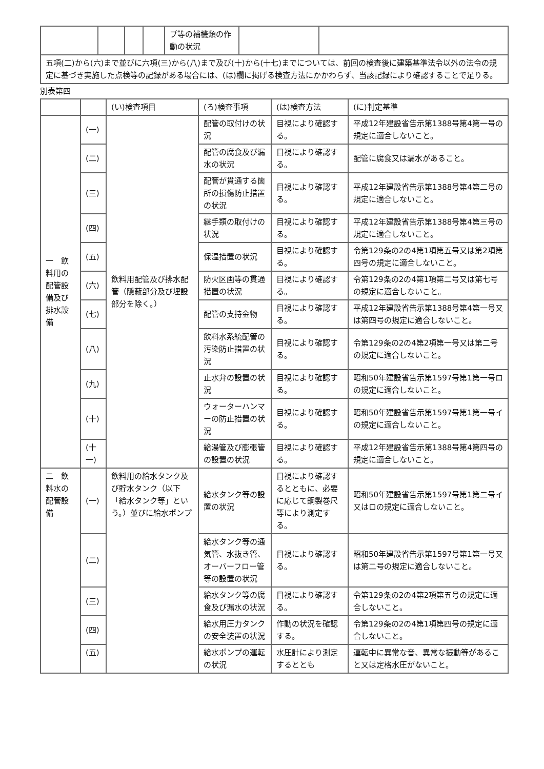| | | | | プ等の補機類の作動の状況 | | |
| 五項(二)から(六)まで並びに六項(三)から(八)まで及び(十)から(十七)までについては、前回の検査後に建築基準法令以外の法令の規定に基づき実施した点検等の記録がある場合には、(は)欄に掲げる検査方法にかかわらず、当該記録により確認することで足りる。 | | | | | | |
別表第四
| | | (い)検査項目 | (ろ)検査事項 | (は)検査方法 | (に)判定基準 |
| --- | --- | --- | --- | --- | --- |
| 一 飲料用の配管設備及び排水設備 | (一) | 飲料用配管及び排水配管（隠蔽部分及び埋設部分を除く。） | 配管の取付けの状況 | 目視により確認する。 | 平成12年建設省告示第1388号第4第一号の規定に適合しないこと。 |
| | (二) | | 配管の腐食及び漏水の状況 | 目視により確認する。 | 配管に腐食又は漏水があること。 |
| | (三) | | 配管が貫通する箇所の損傷防止措置の状況 | 目視により確認する。 | 平成12年建設省告示第1388号第4第二号の規定に適合しないこと。 |
| | (四) | | 継手類の取付けの状況 | 目視により確認する。 | 平成12年建設省告示第1388号第4第三号の規定に適合しないこと。 |
| | (五) | | 保温措置の状況 | 目視により確認する。 | 令第129条の2の4第1項第五号又は第2項第四号の規定に適合しないこと。 |
| | (六) | | 防火区画等の貫通措置の状況 | 目視により確認する。 | 令第129条の2の4第1項第二号又は第七号の規定に適合しないこと。 |
| | (七) | | 配管の支持金物 | 目視により確認する。 | 平成12年建設省告示第1388号第4第一号又は第四号の規定に適合しないこと。 |
| | (八) | | 飲料水系統配管の汚染防止措置の状況 | 目視により確認する。 | 令第129条の2の4第2項第一号又は第二号の規定に適合しないこと。 |
| | (九) | | 止水弁の設置の状況 | 目視により確認する。 | 昭和50年建設省告示第1597号第1第一号ロの規定に適合しないこと。 |
| | (十) | | ウォーターハンマーの防止措置の状況 | 目視により確認する。 | 昭和50年建設省告示第1597号第1第一号イの規定に適合しないこと。 |
| | (十一) | | 給湯管及び膨張管の設置の状況 | 目視により確認する。 | 平成12年建設省告示第1388号第4第四号の規定に適合しないこと。 |
| 二 飲料水の配管設備 | (一) | 飲料用の給水タンク及び貯水タンク（以下「給水タンク等」という。）並びに給水ポンプ | 給水タンク等の設置の状況 | 目視により確認するとともに、必要に応じて鋼製巻尺等により測定する。 | 昭和50年建設省告示第1597号第1第二号イ又はロの規定に適合しないこと。 |
| | (二) | | 給水タンク等の通気管、水抜き管、オーバーフロー管等の設置の状況 | 目視により確認する。 | 昭和50年建設省告示第1597号第1第一号又は第二号の規定に適合しないこと。 |
| | (三) | | 給水タンク等の腐食及び漏水の状況 | 目視により確認する。 | 令第129条の2の4第2項第五号の規定に適合しないこと。 |
| | (四) | | 給水用圧力タンクの安全装置の状況 | 作動の状況を確認する。 | 令第129条の2の4第1項第四号の規定に適合しないこと。 |
| | (五) | | 給水ポンプの運転の状況 | 水圧計により測定するととも | 運転中に異常な音、異常な振動等があること又は定格水圧がないこと。 |